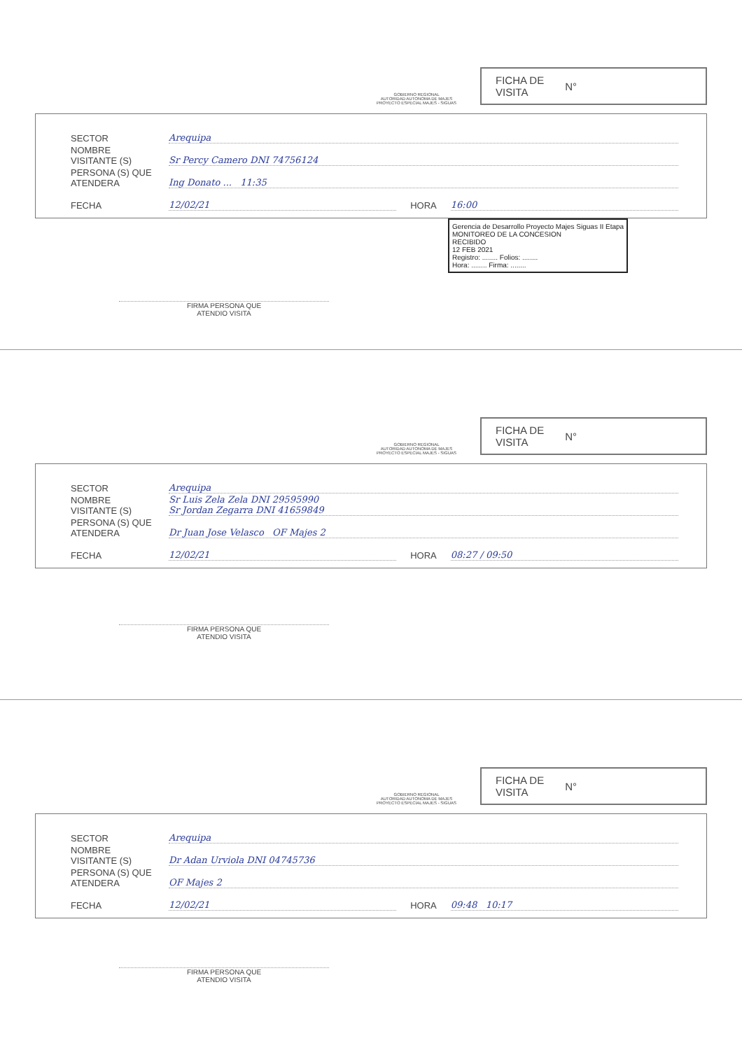GOBIERNO REGIONAL
AUTORIDAD AUTONOMA DE MAJES
PROYECTO ESPECIAL MAJES - SIGUAS
FICHA DE
VISITA N°
SECTOR Arequipa
NOMBRE VISITANTE (S) Sr Percy Camero DNI 74756124
PERSONA (S) QUE ATENDERA Ing Donato ... 11:35
FECHA 12/02/21 HORA 16:00
Gerencia de Desarrollo Proyecto Majes Siguas II Etapa
MONITOREO DE LA CONCESION
RECIBIDO
12 FEB 2021
Registro: ........ Folios: ........
Hora: ........ Firma: ........
FIRMA PERSONA QUE
ATENDIO VISITA
GOBIERNO REGIONAL
AUTORIDAD AUTONOMA DE MAJES
PROYECTO ESPECIAL MAJES - SIGUAS
FICHA DE
VISITA N°
SECTOR Arequipa
NOMBRE VISITANTE (S) Sr Luis Zela Zela DNI 29595990
Sr Jordan Zegarra DNI 41659849
PERSONA (S) QUE ATENDERA Dr Juan Jose Velasco OF Majes 2
FECHA 12/02/21 HORA 08:27 / 09:50
FIRMA PERSONA QUE
ATENDIO VISITA
GOBIERNO REGIONAL
AUTORIDAD AUTONOMA DE MAJES
PROYECTO ESPECIAL MAJES - SIGUAS
FICHA DE
VISITA N°
SECTOR Arequipa
NOMBRE VISITANTE (S) Dr Adan Urviola DNI 04745736
PERSONA (S) QUE ATENDERA OF Majes 2
FECHA 12/02/21 HORA 09:48 10:17
FIRMA PERSONA QUE
ATENDIO VISITA